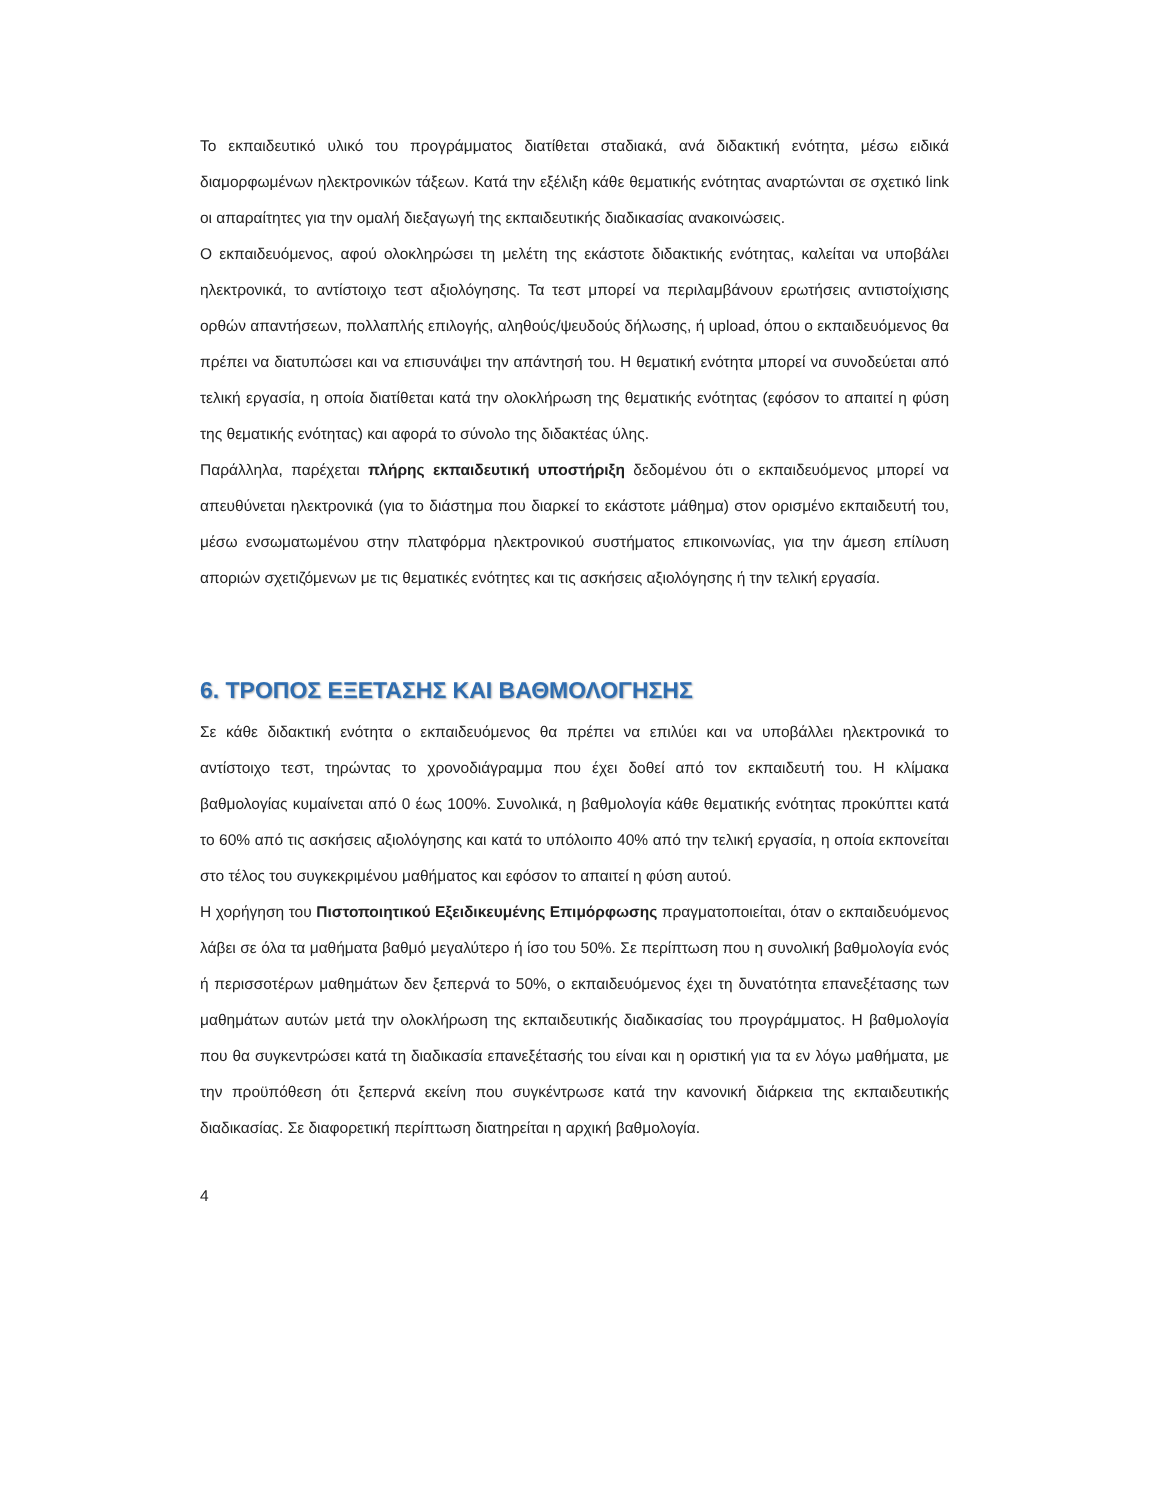Το εκπαιδευτικό υλικό του προγράμματος διατίθεται σταδιακά, ανά διδακτική ενότητα, μέσω ειδικά διαμορφωμένων ηλεκτρονικών τάξεων. Κατά την εξέλιξη κάθε θεματικής ενότητας αναρτώνται σε σχετικό link οι απαραίτητες για την ομαλή διεξαγωγή της εκπαιδευτικής διαδικασίας ανακοινώσεις.
Ο εκπαιδευόμενος, αφού ολοκληρώσει τη μελέτη της εκάστοτε διδακτικής ενότητας, καλείται να υποβάλει ηλεκτρονικά, το αντίστοιχο τεστ αξιολόγησης. Τα τεστ μπορεί να περιλαμβάνουν ερωτήσεις αντιστοίχισης ορθών απαντήσεων, πολλαπλής επιλογής, αληθούς/ψευδούς δήλωσης, ή upload, όπου ο εκπαιδευόμενος θα πρέπει να διατυπώσει και να επισυνάψει την απάντησή του. Η θεματική ενότητα μπορεί να συνοδεύεται από τελική εργασία, η οποία διατίθεται κατά την ολοκλήρωση της θεματικής ενότητας (εφόσον το απαιτεί η φύση της θεματικής ενότητας) και αφορά το σύνολο της διδακτέας ύλης.
Παράλληλα, παρέχεται πλήρης εκπαιδευτική υποστήριξη δεδομένου ότι ο εκπαιδευόμενος μπορεί να απευθύνεται ηλεκτρονικά (για το διάστημα που διαρκεί το εκάστοτε μάθημα) στον ορισμένο εκπαιδευτή του, μέσω ενσωματωμένου στην πλατφόρμα ηλεκτρονικού συστήματος επικοινωνίας, για την άμεση επίλυση αποριών σχετιζόμενων με τις θεματικές ενότητες και τις ασκήσεις αξιολόγησης ή την τελική εργασία.
6. ΤΡΟΠΟΣ ΕΞΕΤΑΣΗΣ ΚΑΙ ΒΑΘΜΟΛΟΓΗΣΗΣ
Σε κάθε διδακτική ενότητα ο εκπαιδευόμενος θα πρέπει να επιλύει και να υποβάλλει ηλεκτρονικά το αντίστοιχο τεστ, τηρώντας το χρονοδιάγραμμα που έχει δοθεί από τον εκπαιδευτή του. Η κλίμακα βαθμολογίας κυμαίνεται από 0 έως 100%. Συνολικά, η βαθμολογία κάθε θεματικής ενότητας προκύπτει κατά το 60% από τις ασκήσεις αξιολόγησης και κατά το υπόλοιπο 40% από την τελική εργασία, η οποία εκπονείται στο τέλος του συγκεκριμένου μαθήματος και εφόσον το απαιτεί η φύση αυτού.
Η χορήγηση του Πιστοποιητικού Εξειδικευμένης Επιμόρφωσης πραγματοποιείται, όταν ο εκπαιδευόμενος λάβει σε όλα τα μαθήματα βαθμό μεγαλύτερο ή ίσο του 50%. Σε περίπτωση που η συνολική βαθμολογία ενός ή περισσοτέρων μαθημάτων δεν ξεπερνά το 50%, ο εκπαιδευόμενος έχει τη δυνατότητα επανεξέτασης των μαθημάτων αυτών μετά την ολοκλήρωση της εκπαιδευτικής διαδικασίας του προγράμματος. Η βαθμολογία που θα συγκεντρώσει κατά τη διαδικασία επανεξέτασής του είναι και η οριστική για τα εν λόγω μαθήματα, με την προϋπόθεση ότι ξεπερνά εκείνη που συγκέντρωσε κατά την κανονική διάρκεια της εκπαιδευτικής διαδικασίας. Σε διαφορετική περίπτωση διατηρείται η αρχική βαθμολογία.
4